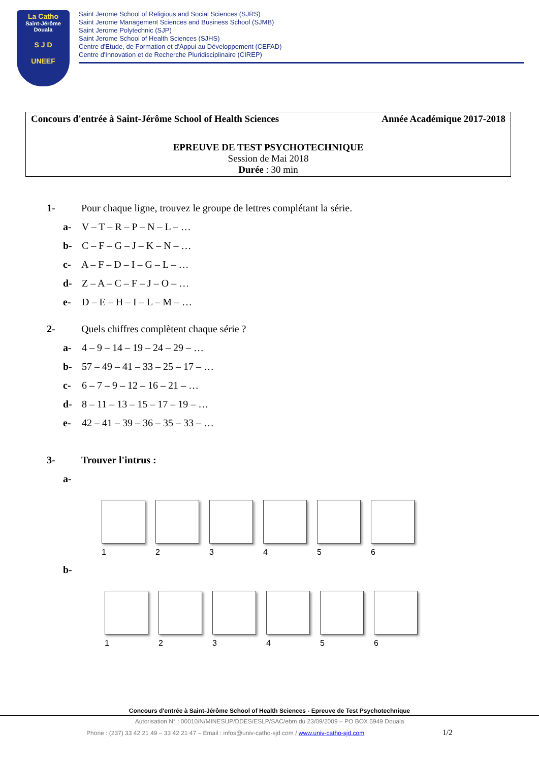La Catho
Saint-Jérôme Douala
S J D
UNEEF
Saint Jerome School of Religious and Social Sciences (SJRS)
Saint Jerome Management Sciences and Business School (SJMB)
Saint Jerome Polytechnic (SJP)
Saint Jerome School of Health Sciences (SJHS)
Centre d'Etude, de Formation et d'Appui au Développement (CEFAD)
Centre d'Innovation et de Recherche Pluridisciplinaire (CIREP)
Concours d'entrée à Saint-Jérôme School of Health Sciences Année Académique 2017-2018
EPREUVE DE TEST PSYCHOTECHNIQUE
Session de Mai 2018
Durée : 30 min
1- Pour chaque ligne, trouvez le groupe de lettres complétant la série.
a- V – T – R – P – N – L – …
b- C – F – G – J – K – N – …
c- A – F – D – I – G – L – …
d- Z – A – C – F – J – O – …
e- D – E – H – I – L – M – …
2- Quels chiffres complètent chaque série ?
a- 4 – 9 – 14 – 19 – 24 – 29 – …
b- 57 – 49 – 41 – 33 – 25 – 17 – …
c- 6 – 7 – 9 – 12 – 16 – 21 – …
d- 8 – 11 – 13 – 15 – 17 – 19 – …
e- 42 – 41 – 39 – 36 – 35 – 33 – …
3- Trouver l'intrus :
a-
1 2 3 4 5 6
b-
1 2 3 4 5 6
Concours d'entrée à Saint-Jérôme School of Health Sciences - Epreuve de Test Psychotechnique
Autorisation N° : 00010/N/MINESUP/DDES/ESLP/SAC/ebm du 23/09/2009 – PO BOX 5949 Douala
Phone : (237) 33 42 21 49 – 33 42 21 47 – Email : infos@univ-catho-sjd.com / www.univ-catho-sjd.com 1/2